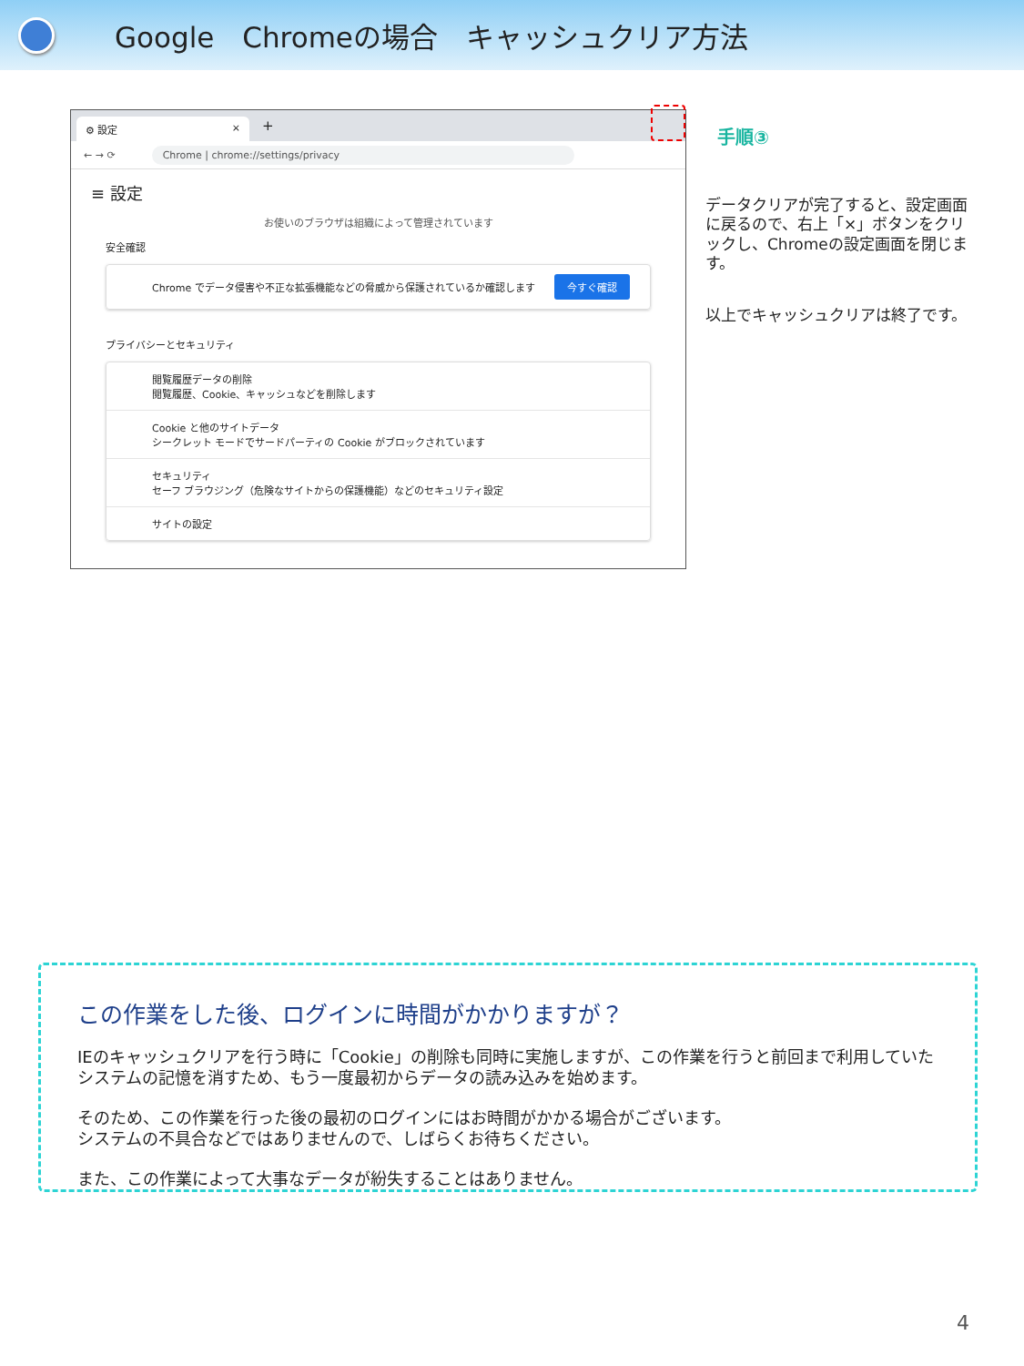Google　Chromeの場合　キャッシュクリア方法
⚙ 設定 ×
+
← → ⟳
Chrome | chrome://settings/privacy
≡ 設定
お使いのブラウザは組織によって管理されています
安全確認
Chrome でデータ侵害や不正な拡張機能などの脅威から保護されているか確認します 今すぐ確認
プライバシーとセキュリティ
閲覧履歴データの削除
閲覧履歴、Cookie、キャッシュなどを削除します
Cookie と他のサイトデータ
シークレット モードでサードパーティの Cookie がブロックされています
セキュリティ
セーフ ブラウジング（危険なサイトからの保護機能）などのセキュリティ設定
サイトの設定
手順③
データクリアが完了すると、設定画面に戻るので、右上「×」ボタンをクリックし、Chromeの設定画面を閉じます。
以上でキャッシュクリアは終了です。
この作業をした後、ログインに時間がかかりますが？
IEのキャッシュクリアを行う時に「Cookie」の削除も同時に実施しますが、この作業を行うと前回まで利用していたシステムの記憶を消すため、もう一度最初からデータの読み込みを始めます。
そのため、この作業を行った後の最初のログインにはお時間がかかる場合がございます。
システムの不具合などではありませんので、しばらくお待ちください。
また、この作業によって大事なデータが紛失することはありません。
4